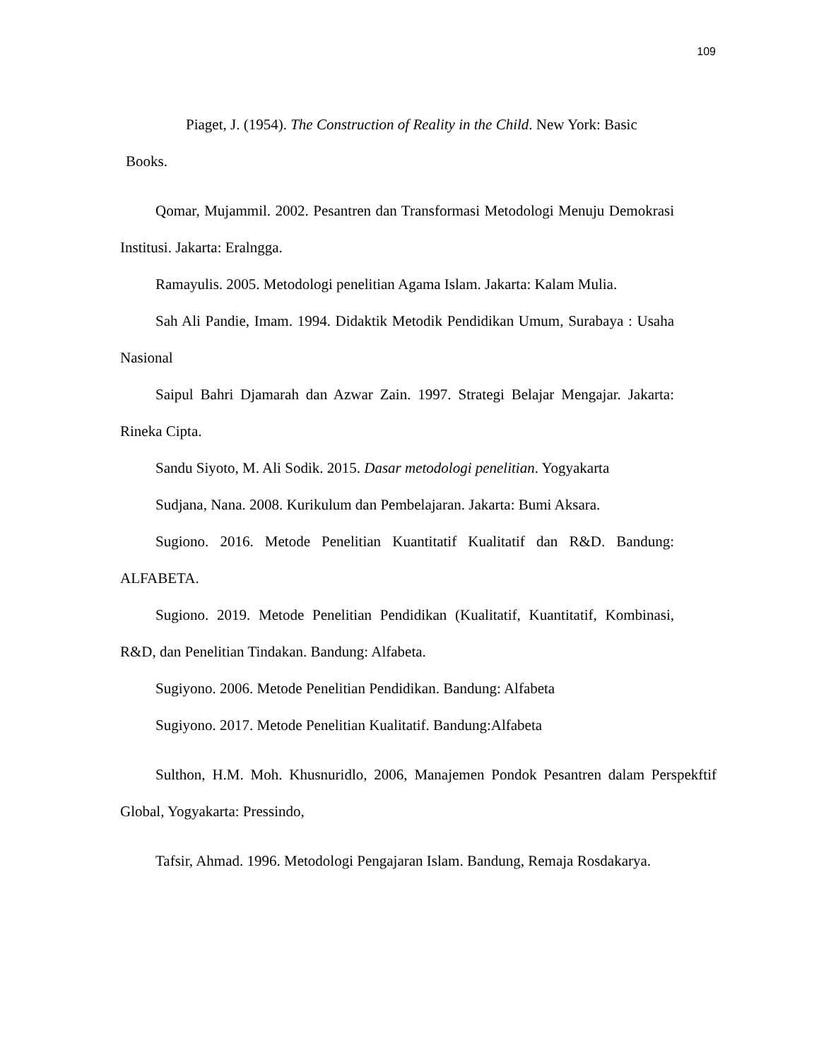109
Piaget, J. (1954). The Construction of Reality in the Child. New York: Basic
Books.
Qomar, Mujammil. 2002. Pesantren dan Transformasi Metodologi Menuju Demokrasi Institusi. Jakarta: Eralngga.
Ramayulis. 2005. Metodologi penelitian Agama Islam. Jakarta: Kalam Mulia.
Sah Ali Pandie, Imam. 1994. Didaktik Metodik Pendidikan Umum, Surabaya : Usaha Nasional
Saipul Bahri Djamarah dan Azwar Zain. 1997. Strategi Belajar Mengajar. Jakarta: Rineka Cipta.
Sandu Siyoto, M. Ali Sodik. 2015. Dasar metodologi penelitian. Yogyakarta
Sudjana, Nana. 2008. Kurikulum dan Pembelajaran. Jakarta: Bumi Aksara.
Sugiono. 2016. Metode Penelitian Kuantitatif Kualitatif dan R&D. Bandung: ALFABETA.
Sugiono. 2019. Metode Penelitian Pendidikan (Kualitatif, Kuantitatif, Kombinasi, R&D, dan Penelitian Tindakan. Bandung: Alfabeta.
Sugiyono. 2006. Metode Penelitian Pendidikan. Bandung: Alfabeta
Sugiyono. 2017. Metode Penelitian Kualitatif. Bandung:Alfabeta
Sulthon, H.M. Moh. Khusnuridlo, 2006, Manajemen Pondok Pesantren dalam Perspekftif Global, Yogyakarta: Pressindo,
Tafsir, Ahmad. 1996. Metodologi Pengajaran Islam. Bandung, Remaja Rosdakarya.